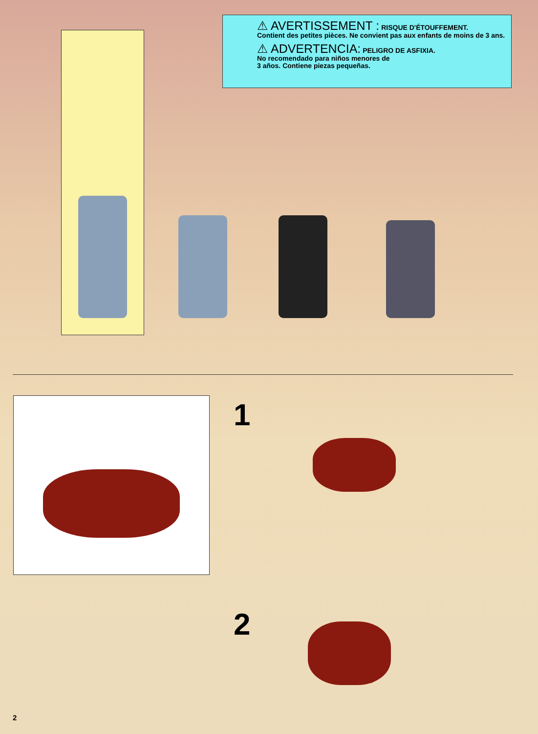⚠ AVERTISSEMENT : RISQUE D'ÉTOUFFEMENT.
Contient des petites pièces. Ne convient pas aux enfants de moins de 3 ans.
⚠ ADVERTENCIA: PELIGRO DE ASFIXIA.
No recomendado para niños menores de
3 años. Contiene piezas pequeñas.
1
2
2